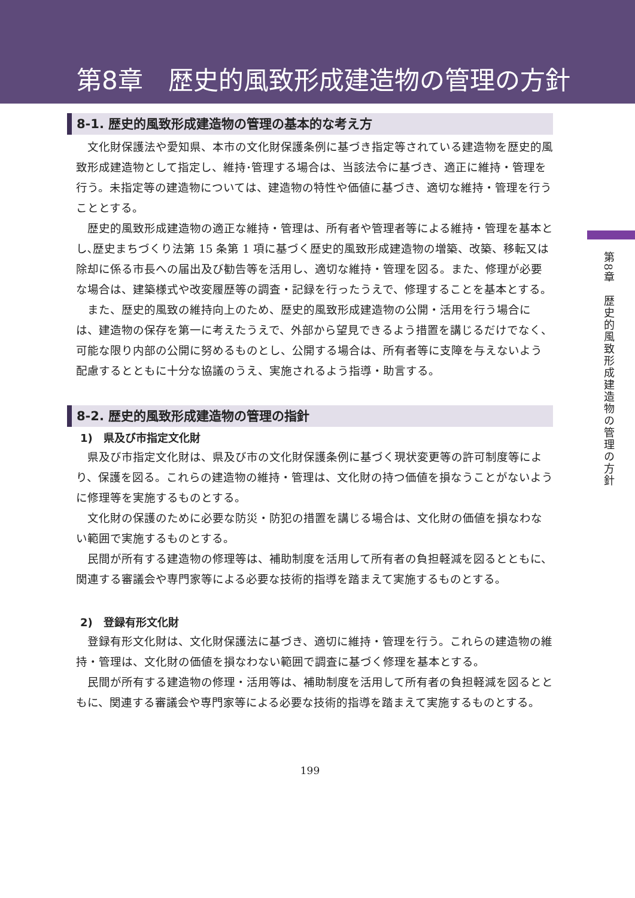第8章　歴史的風致形成建造物の管理の方針
8-1. 歴史的風致形成建造物の管理の基本的な考え方
文化財保護法や愛知県、本市の文化財保護条例に基づき指定等されている建造物を歴史的風致形成建造物として指定し、維持･管理する場合は、当該法令に基づき、適正に維持・管理を行う。未指定等の建造物については、建造物の特性や価値に基づき、適切な維持・管理を行うこととする。
歴史的風致形成建造物の適正な維持・管理は、所有者や管理者等による維持・管理を基本とし､歴史まちづくり法第 15 条第 1 項に基づく歴史的風致形成建造物の増築、改築、移転又は除却に係る市長への届出及び勧告等を活用し、適切な維持・管理を図る。また、修理が必要な場合は、建築様式や改変履歴等の調査・記録を行ったうえで、修理することを基本とする。
また、歴史的風致の維持向上のため、歴史的風致形成建造物の公開・活用を行う場合には、建造物の保存を第一に考えたうえで、外部から望見できるよう措置を講じるだけでなく、可能な限り内部の公開に努めるものとし、公開する場合は、所有者等に支障を与えないよう配慮するとともに十分な協議のうえ、実施されるよう指導・助言する。
8-2. 歴史的風致形成建造物の管理の指針
1)　県及び市指定文化財
県及び市指定文化財は、県及び市の文化財保護条例に基づく現状変更等の許可制度等により、保護を図る。これらの建造物の維持・管理は、文化財の持つ価値を損なうことがないように修理等を実施するものとする。
文化財の保護のために必要な防災・防犯の措置を講じる場合は、文化財の価値を損なわない範囲で実施するものとする。
民間が所有する建造物の修理等は、補助制度を活用して所有者の負担軽減を図るとともに、関連する審議会や専門家等による必要な技術的指導を踏まえて実施するものとする。
2)　登録有形文化財
登録有形文化財は、文化財保護法に基づき、適切に維持・管理を行う。これらの建造物の維持・管理は、文化財の価値を損なわない範囲で調査に基づく修理を基本とする。
民間が所有する建造物の修理・活用等は、補助制度を活用して所有者の負担軽減を図るとともに、関連する審議会や専門家等による必要な技術的指導を踏まえて実施するものとする。
199
第8章　歴史的風致形成建造物の管理の方針